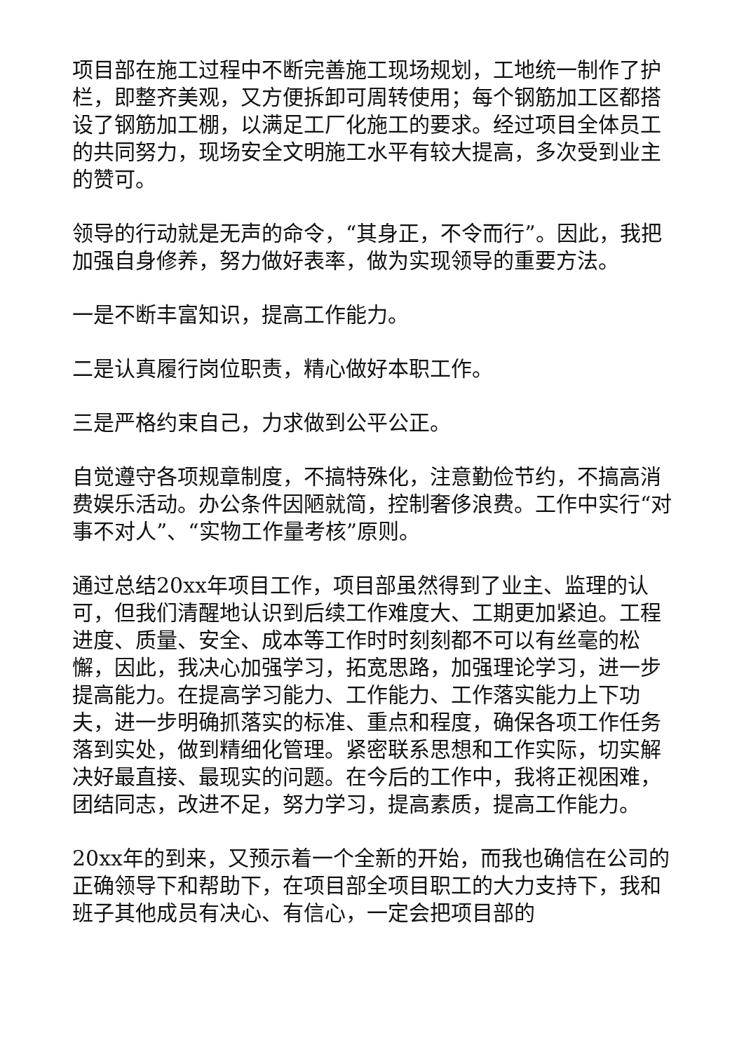项目部在施工过程中不断完善施工现场规划，工地统一制作了护栏，即整齐美观，又方便拆卸可周转使用；每个钢筋加工区都搭设了钢筋加工棚，以满足工厂化施工的要求。经过项目全体员工的共同努力，现场安全文明施工水平有较大提高，多次受到业主的赞可。
领导的行动就是无声的命令，“其身正，不令而行”。因此，我把加强自身修养，努力做好表率，做为实现领导的重要方法。
一是不断丰富知识，提高工作能力。
二是认真履行岗位职责，精心做好本职工作。
三是严格约束自己，力求做到公平公正。
自觉遵守各项规章制度，不搞特殊化，注意勤俭节约，不搞高消费娱乐活动。办公条件因陋就简，控制奢侈浪费。工作中实行“对事不对人”、“实物工作量考核”原则。
通过总结20xx年项目工作，项目部虽然得到了业主、监理的认可，但我们清醒地认识到后续工作难度大、工期更加紧迫。工程进度、质量、安全、成本等工作时时刻刻都不可以有丝毫的松懈，因此，我决心加强学习，拓宽思路，加强理论学习，进一步提高能力。在提高学习能力、工作能力、工作落实能力上下功夫，进一步明确抓落实的标准、重点和程度，确保各项工作任务落到实处，做到精细化管理。紧密联系思想和工作实际，切实解决好最直接、最现实的问题。在今后的工作中，我将正视困难，团结同志，改进不足，努力学习，提高素质，提高工作能力。
20xx年的到来，又预示着一个全新的开始，而我也确信在公司的正确领导下和帮助下，在项目部全项目职工的大力支持下，我和班子其他成员有决心、有信心，一定会把项目部的